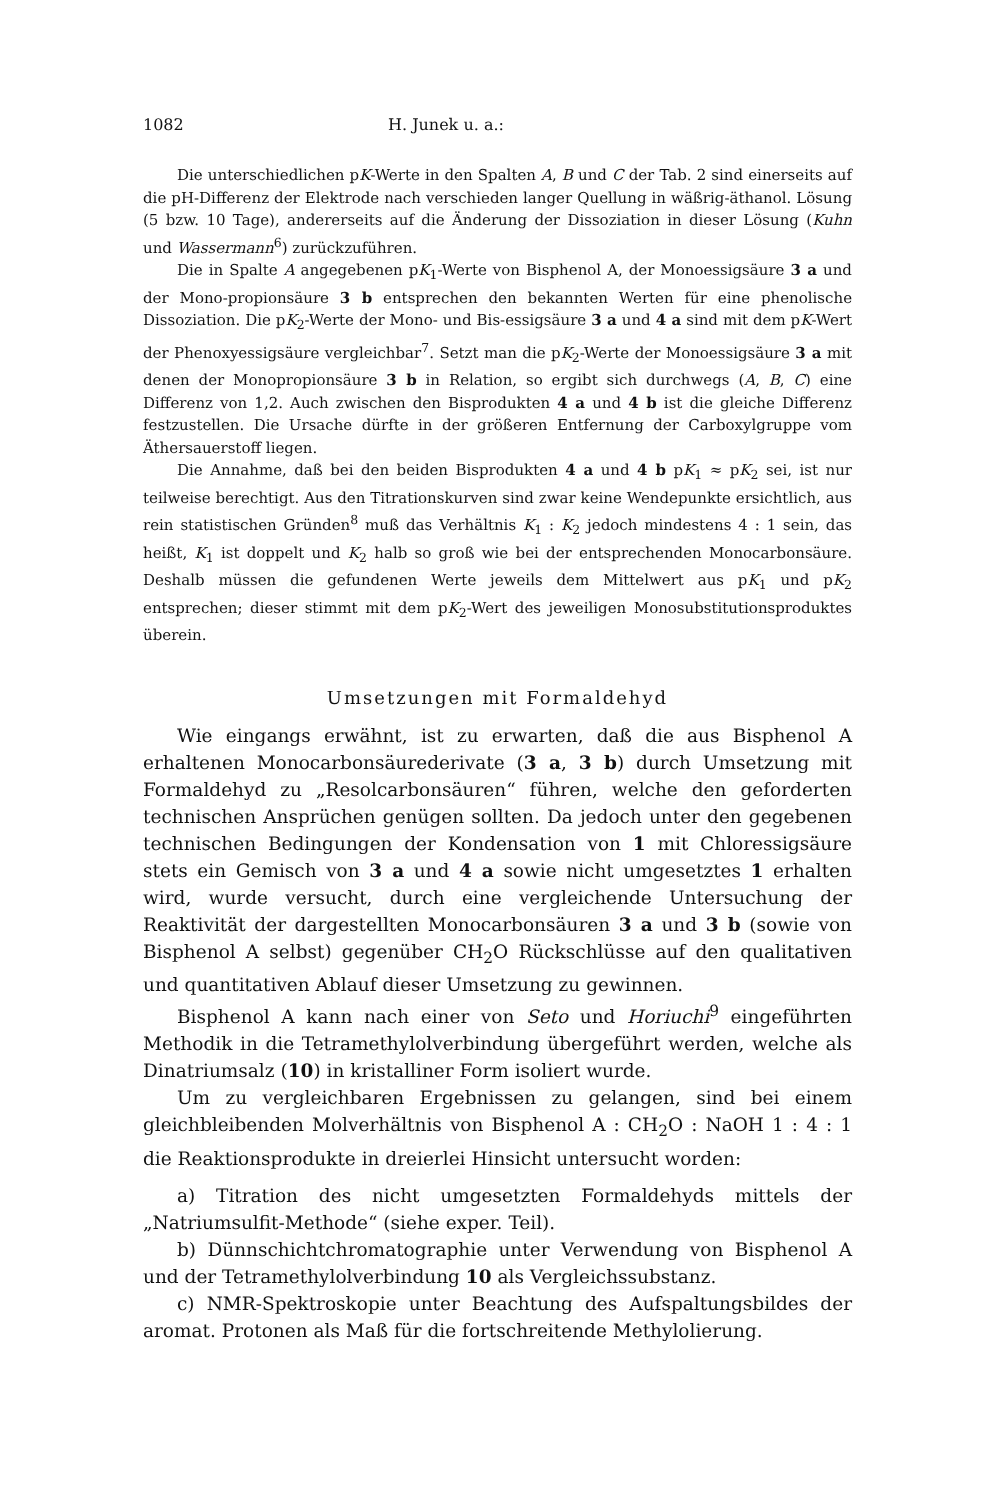1082 H. Junek u. a.:
Die unterschiedlichen pK-Werte in den Spalten A, B und C der Tab. 2 sind einerseits auf die pH-Differenz der Elektrode nach verschieden langer Quellung in wäßrig-äthanol. Lösung (5 bzw. 10 Tage), andererseits auf die Änderung der Dissoziation in dieser Lösung (Kuhn und Wassermann<sup>6</sup>) zurückzuführen.
Die in Spalte A angegebenen pK<sub>1</sub>-Werte von Bisphenol A, der Monoessigsäure 3 a und der Mono-propionsäure 3 b entsprechen den bekannten Werten für eine phenolische Dissoziation. Die pK<sub>2</sub>-Werte der Mono- und Bis-essigsäure 3 a und 4 a sind mit dem pK-Wert der Phenoxyessigsäure vergleichbar<sup>7</sup>. Setzt man die pK<sub>2</sub>-Werte der Monoessigsäure 3 a mit denen der Monopropionsäure 3 b in Relation, so ergibt sich durchwegs (A, B, C) eine Differenz von 1,2. Auch zwischen den Bisprodukten 4 a und 4 b ist die gleiche Differenz festzustellen. Die Ursache dürfte in der größeren Entfernung der Carboxylgruppe vom Äthersauerstoff liegen.
Die Annahme, daß bei den beiden Bisprodukten 4 a und 4 b pK<sub>1</sub> ≈ pK<sub>2</sub> sei, ist nur teilweise berechtigt. Aus den Titrationskurven sind zwar keine Wendepunkte ersichtlich, aus rein statistischen Gründen<sup>8</sup> muß das Verhältnis K<sub>1</sub> : K<sub>2</sub> jedoch mindestens 4 : 1 sein, das heißt, K<sub>1</sub> ist doppelt und K<sub>2</sub> halb so groß wie bei der entsprechenden Monocarbonsäure. Deshalb müssen die gefundenen Werte jeweils dem Mittelwert aus pK<sub>1</sub> und pK<sub>2</sub> entsprechen; dieser stimmt mit dem pK<sub>2</sub>-Wert des jeweiligen Monosubstitutionsproduktes überein.
Umsetzungen mit Formaldehyd
Wie eingangs erwähnt, ist zu erwarten, daß die aus Bisphenol A erhaltenen Monocarbonsäurederivate (3 a, 3 b) durch Umsetzung mit Formaldehyd zu „Resolcarbonsäuren“ führen, welche den geforderten technischen Ansprüchen genügen sollten. Da jedoch unter den gegebenen technischen Bedingungen der Kondensation von 1 mit Chloressigsäure stets ein Gemisch von 3 a und 4 a sowie nicht umgesetztes 1 erhalten wird, wurde versucht, durch eine vergleichende Untersuchung der Reaktivität der dargestellten Monocarbonsäuren 3 a und 3 b (sowie von Bisphenol A selbst) gegenüber CH<sub>2</sub>O Rückschlüsse auf den qualitativen und quantitativen Ablauf dieser Umsetzung zu gewinnen.
Bisphenol A kann nach einer von Seto und Horiuchi<sup>9</sup> eingeführten Methodik in die Tetramethylolverbindung übergeführt werden, welche als Dinatriumsalz (10) in kristalliner Form isoliert wurde.
Um zu vergleichbaren Ergebnissen zu gelangen, sind bei einem gleichbleibenden Molverhältnis von Bisphenol A : CH<sub>2</sub>O : NaOH 1 : 4 : 1 die Reaktionsprodukte in dreierlei Hinsicht untersucht worden:
a) Titration des nicht umgesetzten Formaldehyds mittels der „Natriumsulfit-Methode“ (siehe exper. Teil).
b) Dünnschichtchromatographie unter Verwendung von Bisphenol A und der Tetramethylolverbindung 10 als Vergleichssubstanz.
c) NMR-Spektroskopie unter Beachtung des Aufspaltungsbildes der aromat. Protonen als Maß für die fortschreitende Methylolierung.